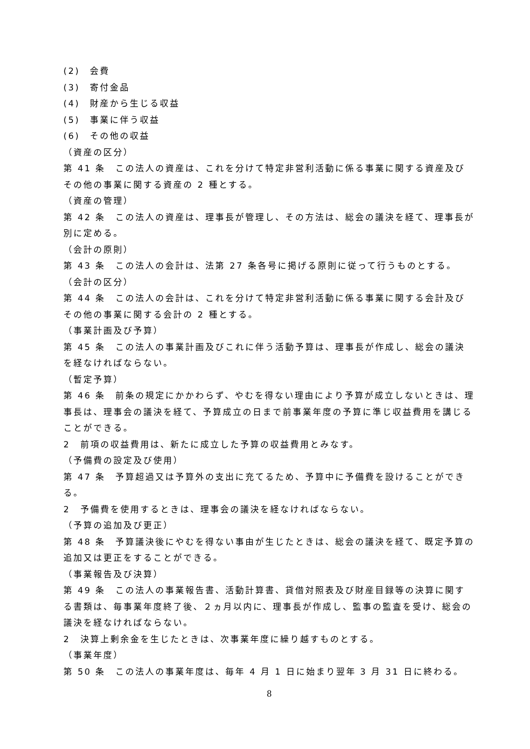(2)　会費
(3)　寄付金品
(4)　財産から生じる収益
(5)　事業に伴う収益
(6)　その他の収益
（資産の区分）
第 41 条　この法人の資産は、これを分けて特定非営利活動に係る事業に関する資産及びその他の事業に関する資産の 2 種とする。
（資産の管理）
第 42 条　この法人の資産は、理事長が管理し、その方法は、総会の議決を経て、理事長が別に定める。
（会計の原則）
第 43 条　この法人の会計は、法第 27 条各号に掲げる原則に従って行うものとする。
（会計の区分）
第 44 条　この法人の会計は、これを分けて特定非営利活動に係る事業に関する会計及びその他の事業に関する会計の 2 種とする。
（事業計画及び予算）
第 45 条　この法人の事業計画及びこれに伴う活動予算は、理事長が作成し、総会の議決を経なければならない。
（暫定予算）
第 46 条　前条の規定にかかわらず、やむを得ない理由により予算が成立しないときは、理事長は、理事会の議決を経て、予算成立の日まで前事業年度の予算に準じ収益費用を講じることができる。
2　前項の収益費用は、新たに成立した予算の収益費用とみなす。
（予備費の設定及び使用）
第 47 条　予算超過又は予算外の支出に充てるため、予算中に予備費を設けることができる。
2　予備費を使用するときは、理事会の議決を経なければならない。
（予算の追加及び更正）
第 48 条　予算議決後にやむを得ない事由が生じたときは、総会の議決を経て、既定予算の追加又は更正をすることができる。
（事業報告及び決算）
第 49 条　この法人の事業報告書、活動計算書、貸借対照表及び財産目録等の決算に関する書類は、毎事業年度終了後、２ヵ月以内に、理事長が作成し、監事の監査を受け、総会の議決を経なければならない。
2　決算上剰余金を生じたときは、次事業年度に繰り越すものとする。
（事業年度）
第 50 条　この法人の事業年度は、毎年 4 月 1 日に始まり翌年 3 月 31 日に終わる。
8